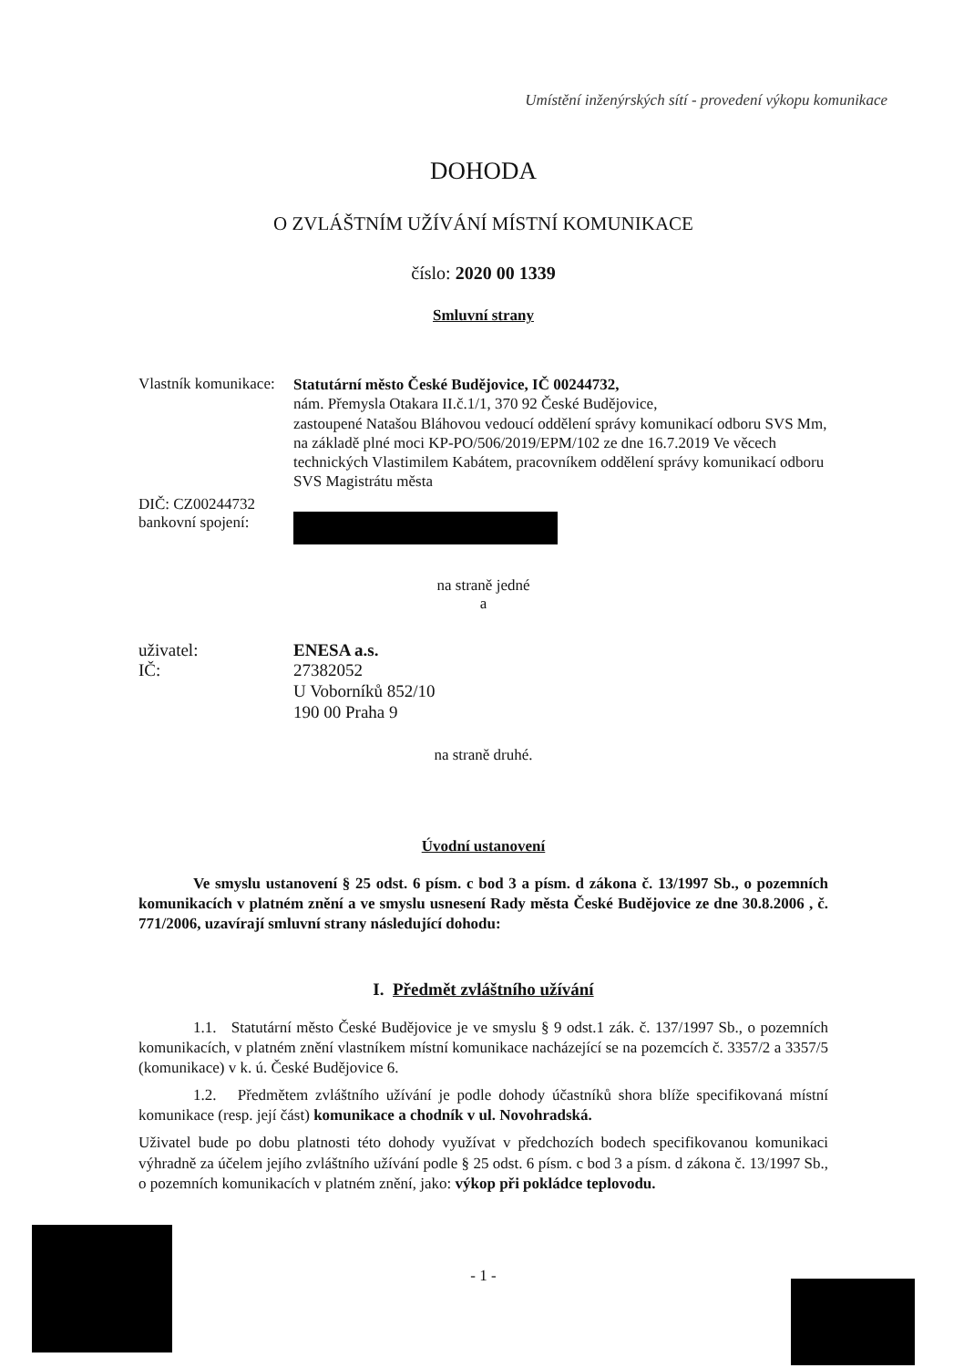Umístění inženýrských sítí - provedení výkopu komunikace
DOHODA
O ZVLÁŠTNÍM UŽÍVÁNÍ MÍSTNÍ KOMUNIKACE
číslo: 2020 00 1339
Smluvní strany
Vlastník komunikace:
Statutární město České Budějovice, IČ 00244732,
nám. Přemysla Otakara II.č.1/1, 370 92 České Budějovice,
zastoupené Natašou Bláhovou vedoucí oddělení správy komunikací odboru SVS Mm, na základě plné moci KP-PO/506/2019/EPM/102 ze dne 16.7.2019 Ve věcech technických Vlastimilem Kabátem, pracovníkem oddělení správy komunikací odboru SVS Magistrátu města
DIČ: CZ00244732
bankovní spojení:
na straně jedné
a
uživatel:
IČ:
ENESA a.s.
27382052
U Voborníků 852/10
190 00 Praha 9
na straně druhé.
Úvodní ustanovení
Ve smyslu ustanovení § 25 odst. 6 písm. c bod 3 a písm. d zákona č. 13/1997 Sb., o pozemních komunikacích v platném znění a ve smyslu usnesení Rady města České Budějovice ze dne 30.8.2006 , č. 771/2006, uzavírají smluvní strany následující dohodu:
I. Předmět zvláštního užívání
1.1. Statutární město České Budějovice je ve smyslu § 9 odst.1 zák. č. 137/1997 Sb., o pozemních komunikacích, v platném znění vlastníkem místní komunikace nacházející se na pozemcích č. 3357/2 a 3357/5 (komunikace) v k. ú. České Budějovice 6.
1.2. Předmětem zvláštního užívání je podle dohody účastníků shora blíže specifikovaná místní komunikace (resp. její část) komunikace a chodník v ul. Novohradská.
Uživatel bude po dobu platnosti této dohody využívat v předchozích bodech specifikovanou komunikaci výhradně za účelem jejího zvláštního užívání podle § 25 odst. 6 písm. c bod 3 a písm. d zákona č. 13/1997 Sb., o pozemních komunikacích v platném znění, jako: výkop při pokládce teplovodu.
- 1 -